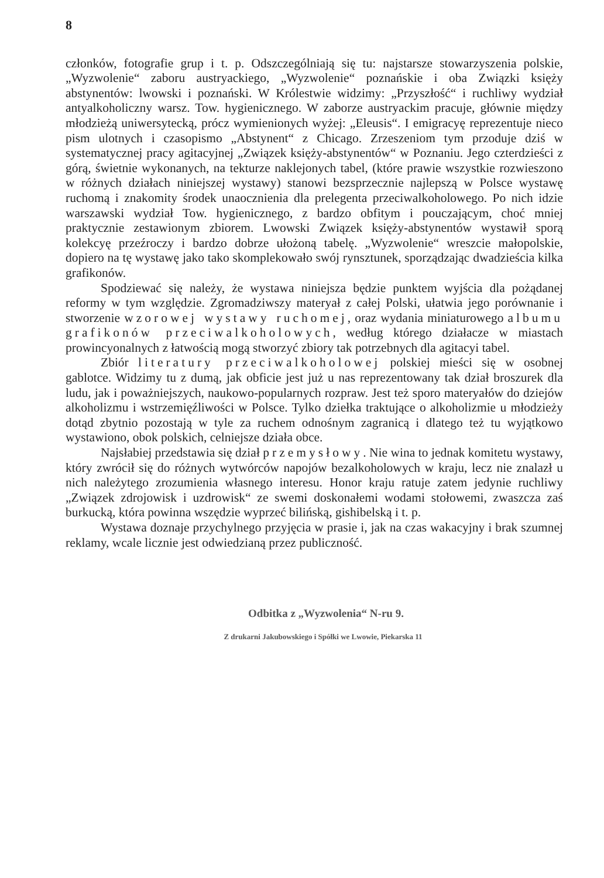8
członków, fotografie grup i t. p. Odszczególniają się tu: najstarsze stowarzyszenia polskie, „Wyzwolenie“ zaboru austryackiego, „Wyzwolenie“ poznańskie i oba Związki księży abstynentów: lwowski i poznański. W Królestwie widzimy: „Przyszłość“ i ruchliwy wydział antyalkoholiczny warsz. Tow. hygienicznego. W zaborze austryackim pracuje, głównie między młodzieżą uniwersytecką, prócz wymienionych wyżej: „Eleusis“. I emigracyę reprezentuje nieco pism ulotnych i czasopismo „Abstynent“ z Chicago. Zrzeszeniom tym przoduje dziś w systematycznej pracy agitacyjnej „Związek księży-abstynentów“ w Poznaniu. Jego czterdzieści z górą, świetnie wykonanych, na tekturze naklejonych tabel, (które prawie wszystkie rozwieszono w różnych działach niniejszej wystawy) stanowi bezsprzecznie najlepszą w Polsce wystawę ruchomą i znakomity środek unaocznienia dla prelegenta przeciwalkoholowego. Po nich idzie warszawski wydział Tow. hygienicznego, z bardzo obfitym i pouczającym, choć mniej praktycznie zestawionym zbiorem. Lwowski Związek księży-abstynentów wystawił sporą kolekcyę przeźroczy i bardzo dobrze ułożoną tabelę. „Wyzwolenie“ wreszcie małopolskie, dopiero na tę wystawę jako tako skomplekowało swój rynsztunek, sporządzając dwadzieścia kilka grafikonów.
Spodziewać się należy, że wystawa niniejsza będzie punktem wyjścia dla pożądanej reformy w tym względzie. Zgromadziwszy materyał z całej Polski, ułatwia jego porównanie i stworzenie wzorowej wystawy ruchomej, oraz wydania miniaturowego albumu grafikonów przeciwalkoholowych, według którego działacze w miastach prowincyonalnych z łatwością mogą stworzyć zbiory tak potrzebnych dla agitacyi tabel.
Zbiór literatury przeciwalkoholowej polskiej mieści się w osobnej gablotce. Widzimy tu z dumą, jak obficie jest już u nas reprezentowany tak dział broszurek dla ludu, jak i poważniejszych, naukowo-popularnych rozpraw. Jest też sporo materyałów do dziejów alkoholizmu i wstrzemięźliwości w Polsce. Tylko dziełka traktujące o alkoholizmie u młodzieży dotąd zbytnio pozostają w tyle za ruchem odnośnym zagranicą i dlatego też tu wyjątkowo wystawiono, obok polskich, celniejsze działa obce.
Najsłabiej przedstawia się dział przemysłowy. Nie wina to jednak komitetu wystawy, który zwrócił się do różnych wytwórców napojów bezalkoholowych w kraju, lecz nie znalazł u nich należytego zrozumienia własnego interesu. Honor kraju ratuje zatem jedynie ruchliwy „Związek zdrojowisk i uzdrowisk“ ze swemi doskonałemi wodami stołowemi, zwaszcza zaś burkucką, która powinna wszędzie wyprzeć bilińską, gishibelską i t. p.
Wystawa doznaje przychylnego przyjęcia w prasie i, jak na czas wakacyjny i brak szumnej reklamy, wcale licznie jest odwiedzianą przez publiczność.
Odbitka z „Wyzwolenia“ N-ru 9.
Z drukarni Jakubowskiego i Spółki we Lwowie, Piekarska 11